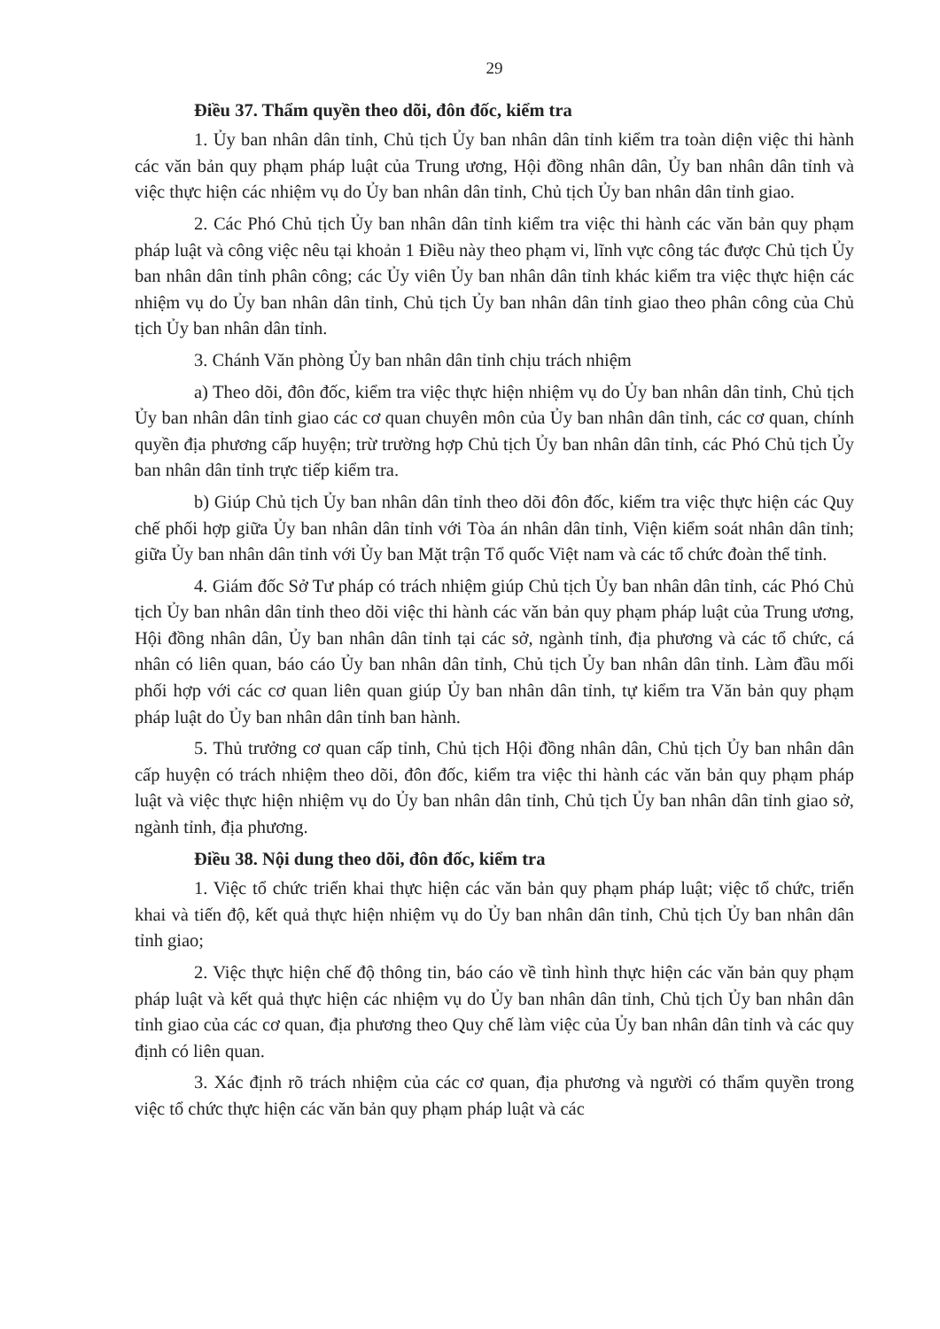29
Điều 37. Thẩm quyền theo dõi, đôn đốc, kiểm tra
1. Ủy ban nhân dân tỉnh, Chủ tịch Ủy ban nhân dân tỉnh kiểm tra toàn diện việc thi hành các văn bản quy phạm pháp luật của Trung ương, Hội đồng nhân dân, Ủy ban nhân dân tỉnh và việc thực hiện các nhiệm vụ do Ủy ban nhân dân tỉnh, Chủ tịch Ủy ban nhân dân tỉnh giao.
2. Các Phó Chủ tịch Ủy ban nhân dân tỉnh kiểm tra việc thi hành các văn bản quy phạm pháp luật và công việc nêu tại khoản 1 Điều này theo phạm vi, lĩnh vực công tác được Chủ tịch Ủy ban nhân dân tỉnh phân công; các Ủy viên Ủy ban nhân dân tỉnh khác kiểm tra việc thực hiện các nhiệm vụ do Ủy ban nhân dân tỉnh, Chủ tịch Ủy ban nhân dân tỉnh giao theo phân công của Chủ tịch Ủy ban nhân dân tỉnh.
3. Chánh Văn phòng Ủy ban nhân dân tỉnh chịu trách nhiệm
a) Theo dõi, đôn đốc, kiểm tra việc thực hiện nhiệm vụ do Ủy ban nhân dân tỉnh, Chủ tịch Ủy ban nhân dân tỉnh giao các cơ quan chuyên môn của Ủy ban nhân dân tỉnh, các cơ quan, chính quyền địa phương cấp huyện; trừ trường hợp Chủ tịch Ủy ban nhân dân tỉnh, các Phó Chủ tịch Ủy ban nhân dân tỉnh trực tiếp kiểm tra.
b) Giúp Chủ tịch Ủy ban nhân dân tỉnh theo dõi đôn đốc, kiểm tra việc thực hiện các Quy chế phối hợp giữa Ủy ban nhân dân tỉnh với Tòa án nhân dân tỉnh, Viện kiểm soát nhân dân tỉnh; giữa Ủy ban nhân dân tỉnh với Ủy ban Mặt trận Tổ quốc Việt nam và các tổ chức đoàn thể tỉnh.
4. Giám đốc Sở Tư pháp có trách nhiệm giúp Chủ tịch Ủy ban nhân dân tỉnh, các Phó Chủ tịch Ủy ban nhân dân tỉnh theo dõi việc thi hành các văn bản quy phạm pháp luật của Trung ương, Hội đồng nhân dân, Ủy ban nhân dân tỉnh tại các sở, ngành tỉnh, địa phương và các tổ chức, cá nhân có liên quan, báo cáo Ủy ban nhân dân tỉnh, Chủ tịch Ủy ban nhân dân tỉnh. Làm đầu mối phối hợp với các cơ quan liên quan giúp Ủy ban nhân dân tỉnh, tự kiểm tra Văn bản quy phạm pháp luật do Ủy ban nhân dân tỉnh ban hành.
5. Thủ trưởng cơ quan cấp tỉnh, Chủ tịch Hội đồng nhân dân, Chủ tịch Ủy ban nhân dân cấp huyện có trách nhiệm theo dõi, đôn đốc, kiểm tra việc thi hành các văn bản quy phạm pháp luật và việc thực hiện nhiệm vụ do Ủy ban nhân dân tỉnh, Chủ tịch Ủy ban nhân dân tỉnh giao sở, ngành tỉnh, địa phương.
Điều 38. Nội dung theo dõi, đôn đốc, kiểm tra
1. Việc tổ chức triển khai thực hiện các văn bản quy phạm pháp luật; việc tổ chức, triển khai và tiến độ, kết quả thực hiện nhiệm vụ do Ủy ban nhân dân tỉnh, Chủ tịch Ủy ban nhân dân tỉnh giao;
2. Việc thực hiện chế độ thông tin, báo cáo về tình hình thực hiện các văn bản quy phạm pháp luật và kết quả thực hiện các nhiệm vụ do Ủy ban nhân dân tỉnh, Chủ tịch Ủy ban nhân dân tỉnh giao của các cơ quan, địa phương theo Quy chế làm việc của Ủy ban nhân dân tỉnh và các quy định có liên quan.
3. Xác định rõ trách nhiệm của các cơ quan, địa phương và người có thẩm quyền trong việc tổ chức thực hiện các văn bản quy phạm pháp luật và các